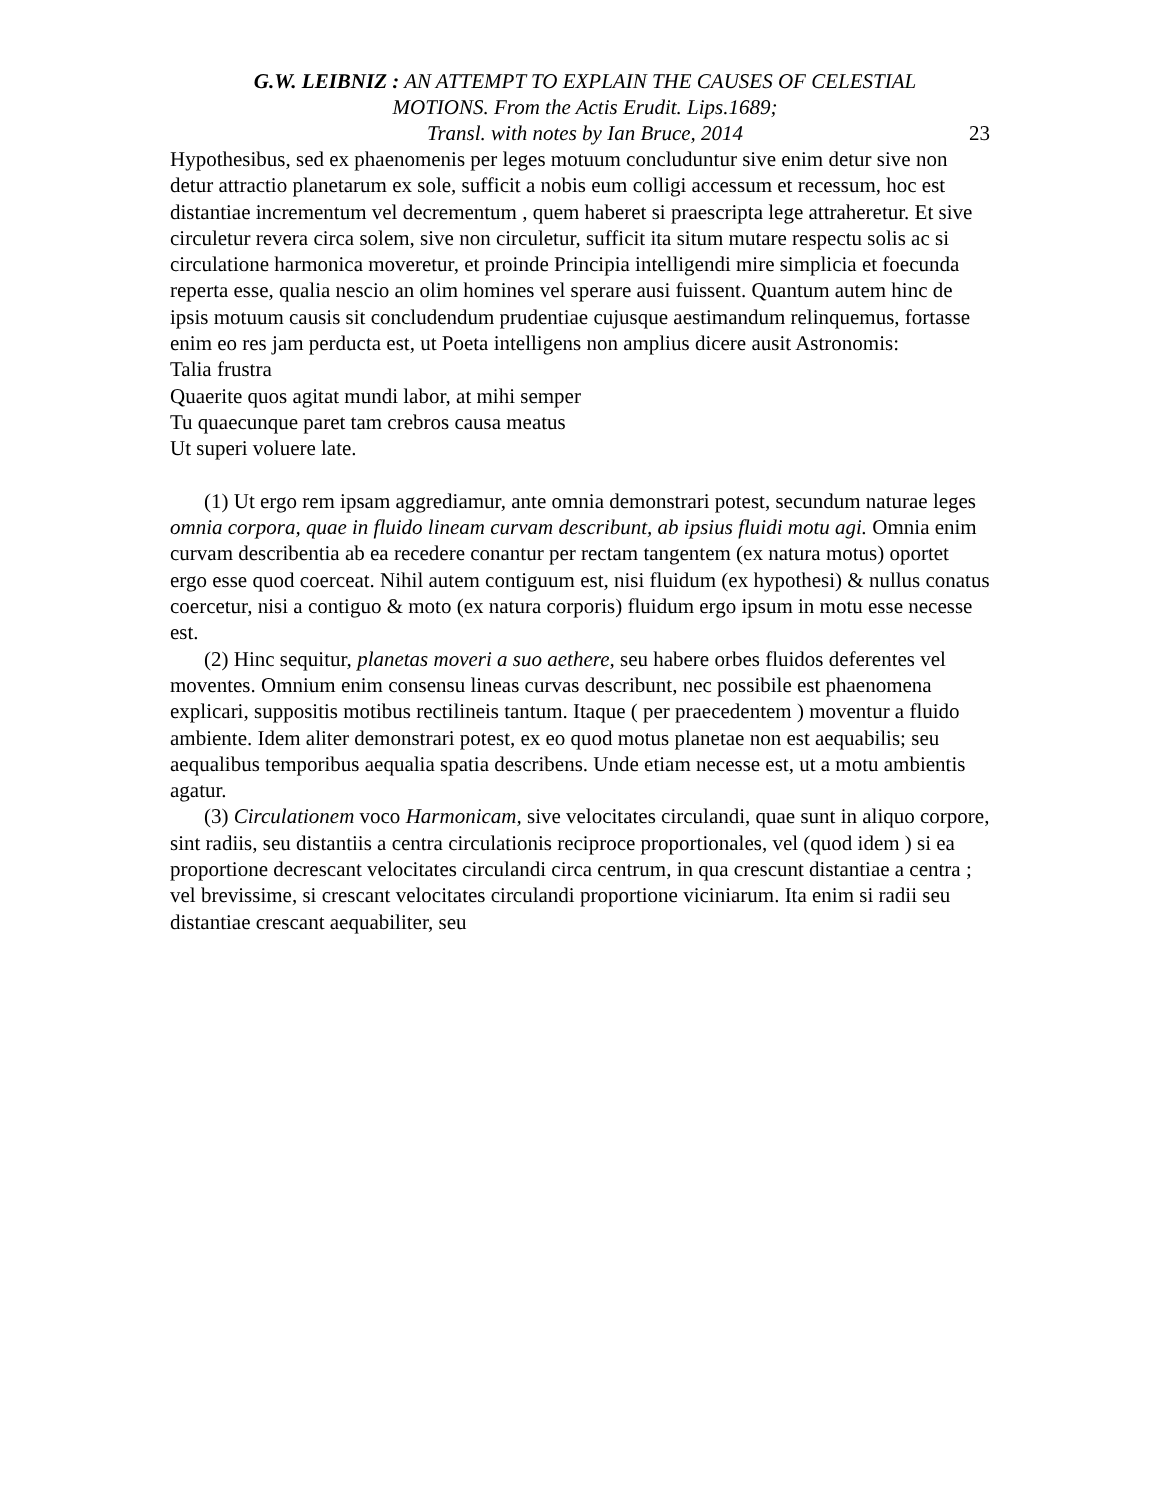G.W. LEIBNIZ : AN ATTEMPT TO EXPLAIN THE CAUSES OF CELESTIAL MOTIONS. From the Actis Erudit. Lips.1689;
Transl. with notes by Ian Bruce, 2014
23
Hypothesibus, sed ex phaenomenis per leges motuum concluduntur sive enim detur sive non detur attractio planetarum ex sole, sufficit a nobis eum colligi accessum et recessum, hoc est distantiae incrementum vel decrementum , quem haberet si praescripta lege attraheretur. Et sive circuletur revera circa solem, sive non circuletur, sufficit ita situm mutare respectu solis ac si circulatione harmonica moveretur, et proinde Principia intelligendi mire simplicia et foecunda reperta esse, qualia nescio an olim homines vel sperare ausi fuissent. Quantum autem hinc de ipsis motuum causis sit concludendum prudentiae cujusque aestimandum relinquemus, fortasse enim eo res jam perducta est, ut Poeta intelligens non amplius dicere ausit Astronomis:
Talia frustra
Quaerite quos agitat mundi labor, at mihi semper
Tu quaecunque paret tam crebros causa meatus
Ut superi voluere late.
(1) Ut ergo rem ipsam aggrediamur, ante omnia demonstrari potest, secundum naturae leges omnia corpora, quae in fluido lineam curvam describunt, ab ipsius fluidi motu agi. Omnia enim curvam describentia ab ea recedere conantur per rectam tangentem (ex natura motus) oportet ergo esse quod coerceat. Nihil autem contiguum est, nisi fluidum (ex hypothesi) & nullus conatus coercetur, nisi a contiguo & moto (ex natura corporis) fluidum ergo ipsum in motu esse necesse est.
(2) Hinc sequitur, planetas moveri a suo aethere, seu habere orbes fluidos deferentes vel moventes. Omnium enim consensu lineas curvas describunt, nec possibile est phaenomena explicari, suppositis motibus rectilineis tantum. Itaque ( per praecedentem ) moventur a fluido ambiente. Idem aliter demonstrari potest, ex eo quod motus planetae non est aequabilis; seu aequalibus temporibus aequalia spatia describens. Unde etiam necesse est, ut a motu ambientis agatur.
(3) Circulationem voco Harmonicam, sive velocitates circulandi, quae sunt in aliquo corpore, sint radiis, seu distantiis a centra circulationis reciproce proportionales, vel (quod idem ) si ea proportione decrescant velocitates circulandi circa centrum, in qua crescunt distantiae a centra ; vel brevissime, si crescant velocitates circulandi proportione viciniarum. Ita enim si radii seu distantiae crescant aequabiliter, seu